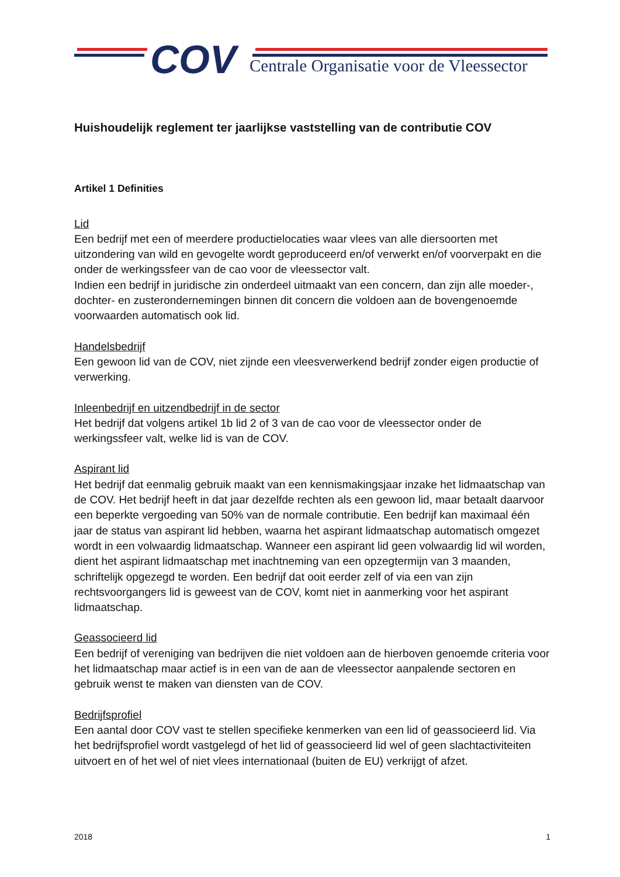COV
Centrale Organisatie voor de Vleessector
Huishoudelijk reglement ter jaarlijkse vaststelling van de contributie COV
Artikel 1 Definities
Lid
Een bedrijf met een of meerdere productielocaties waar vlees van alle diersoorten met uitzondering van wild en gevogelte wordt geproduceerd en/of verwerkt en/of voorverpakt en die onder de werkingssfeer van de cao voor de vleessector valt.
Indien een bedrijf in juridische zin onderdeel uitmaakt van een concern, dan zijn alle moeder-, dochter- en zusterondernemingen binnen dit concern die voldoen aan de bovengenoemde voorwaarden automatisch ook lid.
Handelsbedrijf
Een gewoon lid van de COV, niet zijnde een vleesverwerkend bedrijf zonder eigen productie of verwerking.
Inleenbedrijf en uitzendbedrijf in de sector
Het bedrijf dat volgens artikel 1b lid 2 of 3 van de cao voor de vleessector onder de werkingssfeer valt, welke lid is van de COV.
Aspirant lid
Het bedrijf dat eenmalig gebruik maakt van een kennismakingsjaar inzake het lidmaatschap van de COV. Het bedrijf heeft in dat jaar dezelfde rechten als een gewoon lid, maar betaalt daarvoor een beperkte vergoeding van 50% van de normale contributie. Een bedrijf kan maximaal één jaar de status van aspirant lid hebben, waarna het aspirant lidmaatschap automatisch omgezet wordt in een volwaardig lidmaatschap. Wanneer een aspirant lid geen volwaardig lid wil worden, dient het aspirant lidmaatschap met inachtneming van een opzegtermijn van 3 maanden, schriftelijk opgezegd te worden. Een bedrijf dat ooit eerder zelf of via een van zijn rechtsvoorgangers lid is geweest van de COV, komt niet in aanmerking voor het aspirant lidmaatschap.
Geassocieerd lid
Een bedrijf of vereniging van bedrijven die niet voldoen aan de hierboven genoemde criteria voor het lidmaatschap maar actief is in een van de aan de vleessector aanpalende sectoren en gebruik wenst te maken van diensten van de COV.
Bedrijfsprofiel
Een aantal door COV vast te stellen specifieke kenmerken van een lid of geassocieerd lid. Via het bedrijfsprofiel wordt vastgelegd of het lid of geassocieerd lid wel of geen slachtactiviteiten uitvoert en of het wel of niet vlees internationaal (buiten de EU) verkrijgt of afzet.
2018 1